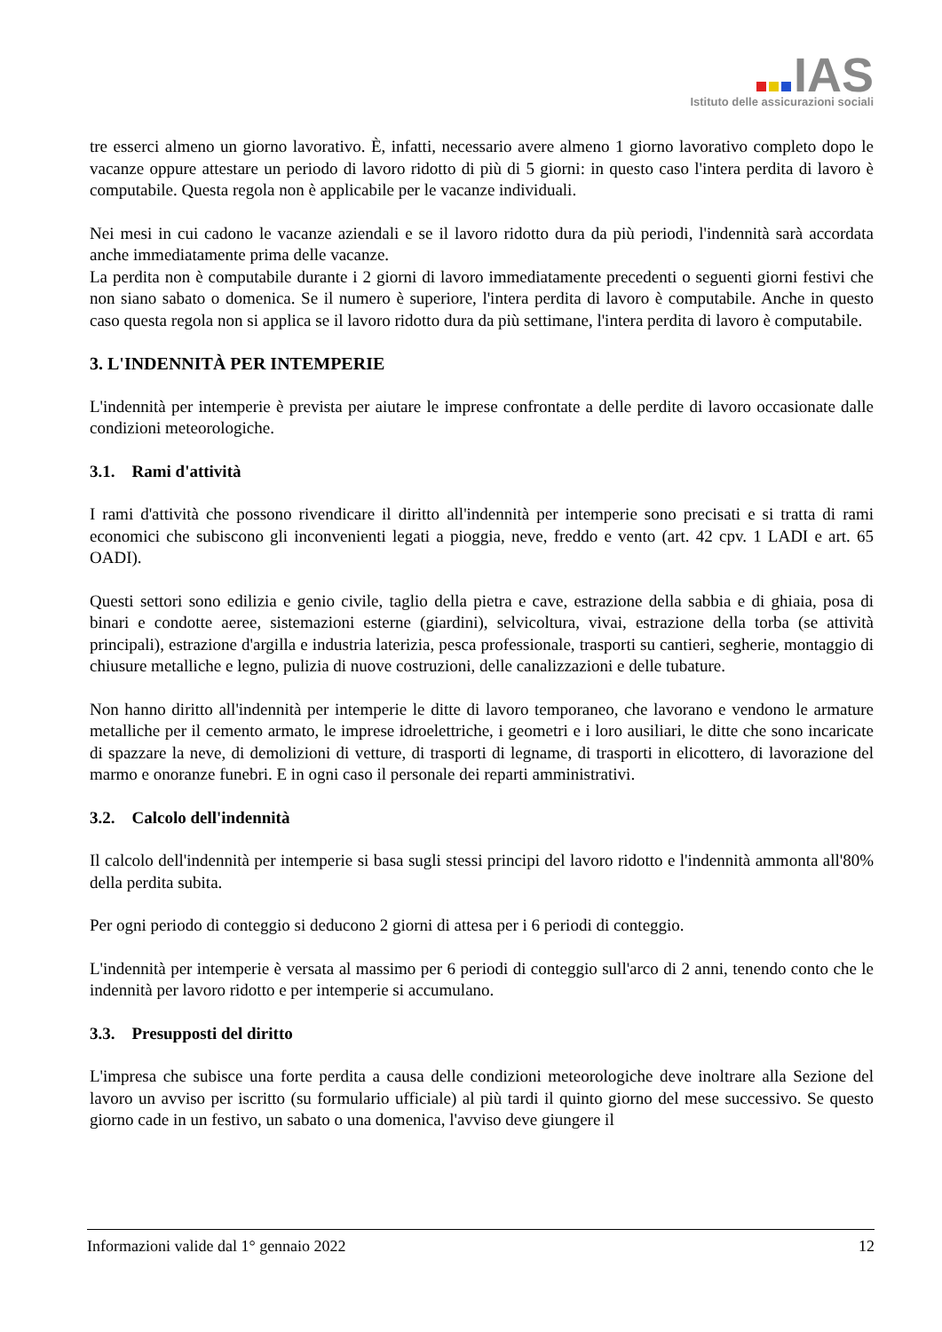IAS
Istituto delle assicurazioni sociali
tre esserci almeno un giorno lavorativo. È, infatti, necessario avere almeno 1 giorno lavorativo completo dopo le vacanze oppure attestare un periodo di lavoro ridotto di più di 5 giorni: in questo caso l'intera perdita di lavoro è computabile. Questa regola non è applicabile per le vacanze individuali.
Nei mesi in cui cadono le vacanze aziendali e se il lavoro ridotto dura da più periodi, l'indennità sarà accordata anche immediatamente prima delle vacanze.
La perdita non è computabile durante i 2 giorni di lavoro immediatamente precedenti o seguenti giorni festivi che non siano sabato o domenica. Se il numero è superiore, l'intera perdita di lavoro è computabile. Anche in questo caso questa regola non si applica se il lavoro ridotto dura da più settimane, l'intera perdita di lavoro è computabile.
3. L'INDENNITÀ PER INTEMPERIE
L'indennità per intemperie è prevista per aiutare le imprese confrontate a delle perdite di lavoro occasionate dalle condizioni meteorologiche.
3.1. Rami d'attività
I rami d'attività che possono rivendicare il diritto all'indennità per intemperie sono precisati e si tratta di rami economici che subiscono gli inconvenienti legati a pioggia, neve, freddo e vento (art. 42 cpv. 1 LADI e art. 65 OADI).
Questi settori sono edilizia e genio civile, taglio della pietra e cave, estrazione della sabbia e di ghiaia, posa di binari e condotte aeree, sistemazioni esterne (giardini), selvicoltura, vivai, estrazione della torba (se attività principali), estrazione d'argilla e industria laterizia, pesca professionale, trasporti su cantieri, segherie, montaggio di chiusure metalliche e legno, pulizia di nuove costruzioni, delle canalizzazioni e delle tubature.
Non hanno diritto all'indennità per intemperie le ditte di lavoro temporaneo, che lavorano e vendono le armature metalliche per il cemento armato, le imprese idroelettriche, i geometri e i loro ausiliari, le ditte che sono incaricate di spazzare la neve, di demolizioni di vetture, di trasporti di legname, di trasporti in elicottero, di lavorazione del marmo e onoranze funebri. E in ogni caso il personale dei reparti amministrativi.
3.2. Calcolo dell'indennità
Il calcolo dell'indennità per intemperie si basa sugli stessi principi del lavoro ridotto e l'indennità ammonta all'80% della perdita subita.
Per ogni periodo di conteggio si deducono 2 giorni di attesa per i 6 periodi di conteggio.
L'indennità per intemperie è versata al massimo per 6 periodi di conteggio sull'arco di 2 anni, tenendo conto che le indennità per lavoro ridotto e per intemperie si accumulano.
3.3. Presupposti del diritto
L'impresa che subisce una forte perdita a causa delle condizioni meteorologiche deve inoltrare alla Sezione del lavoro un avviso per iscritto (su formulario ufficiale) al più tardi il quinto giorno del mese successivo. Se questo giorno cade in un festivo, un sabato o una domenica, l'avviso deve giungere il
Informazioni valide dal 1° gennaio 2022 12